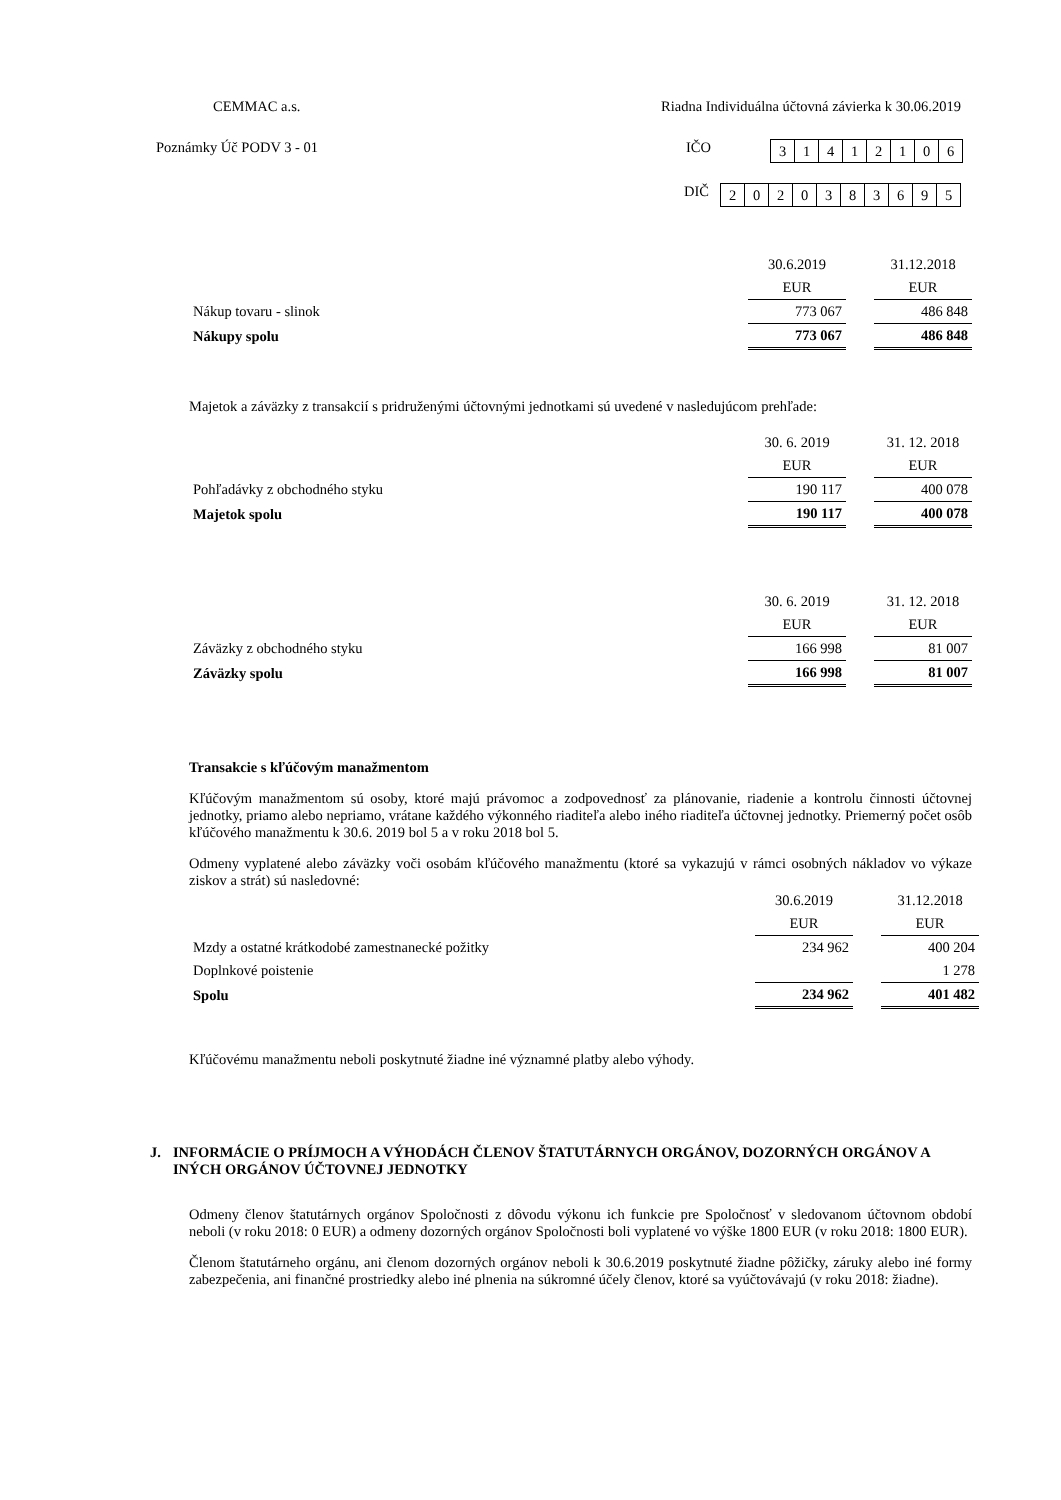CEMMAC a.s. Riadna Individuálna účtovná závierka k 30.06.2019
Poznámky Úč PODV 3 - 01 IČO
| 3 | 1 | 4 | 1 | 2 | 1 | 0 | 6 |
DIČ
| 2 | 0 | 2 | 0 | 3 | 8 | 3 | 6 | 9 | 5 |
| | 30.6.2019 | | 31.12.2018 |
| | EUR | | EUR |
| Nákup tovaru - slinok | 773 067 | | 486 848 |
| Nákupy spolu | 773 067 | | 486 848 |
Majetok a záväzky z transakcií s pridruženými účtovnými jednotkami sú uvedené v nasledujúcom prehľade:
| | 30. 6. 2019 | | 31. 12. 2018 |
| | EUR | | EUR |
| Pohľadávky z obchodného styku | 190 117 | | 400 078 |
| Majetok spolu | 190 117 | | 400 078 |
| | 30. 6. 2019 | | 31. 12. 2018 |
| | EUR | | EUR |
| Záväzky z obchodného styku | 166 998 | | 81 007 |
| Záväzky spolu | 166 998 | | 81 007 |
Transakcie s kľúčovým manažmentom
Kľúčovým manažmentom sú osoby, ktoré majú právomoc a zodpovednosť za plánovanie, riadenie a kontrolu činnosti účtovnej jednotky, priamo alebo nepriamo, vrátane každého výkonného riaditeľa alebo iného riaditeľa účtovnej jednotky. Priemerný počet osôb kľúčového manažmentu k 30.6. 2019 bol 5 a v roku 2018 bol 5.
Odmeny vyplatené alebo záväzky voči osobám kľúčového manažmentu (ktoré sa vykazujú v rámci osobných nákladov vo výkaze ziskov a strát) sú nasledovné:
| | 30.6.2019 | | 31.12.2018 |
| | EUR | | EUR |
| Mzdy a ostatné krátkodobé zamestnanecké požitky | 234 962 | | 400 204 |
| Doplnkové poistenie | | | 1 278 |
| Spolu | 234 962 | | 401 482 |
Kľúčovému manažmentu neboli poskytnuté žiadne iné významné platby alebo výhody.
J. INFORMÁCIE O PRÍJMOCH A VÝHODÁCH ČLENOV ŠTATUTÁRNYCH ORGÁNOV, DOZORNÝCH ORGÁNOV A INÝCH ORGÁNOV ÚČTOVNEJ JEDNOTKY
Odmeny členov štatutárnych orgánov Spoločnosti z dôvodu výkonu ich funkcie pre Spoločnosť v sledovanom účtovnom období neboli (v roku 2018: 0 EUR) a odmeny dozorných orgánov Spoločnosti boli vyplatené vo výške 1800 EUR (v roku 2018: 1800 EUR).
Členom štatutárneho orgánu, ani členom dozorných orgánov neboli k 30.6.2019 poskytnuté žiadne pôžičky, záruky alebo iné formy zabezpečenia, ani finančné prostriedky alebo iné plnenia na súkromné účely členov, ktoré sa vyúčtovávajú (v roku 2018: žiadne).